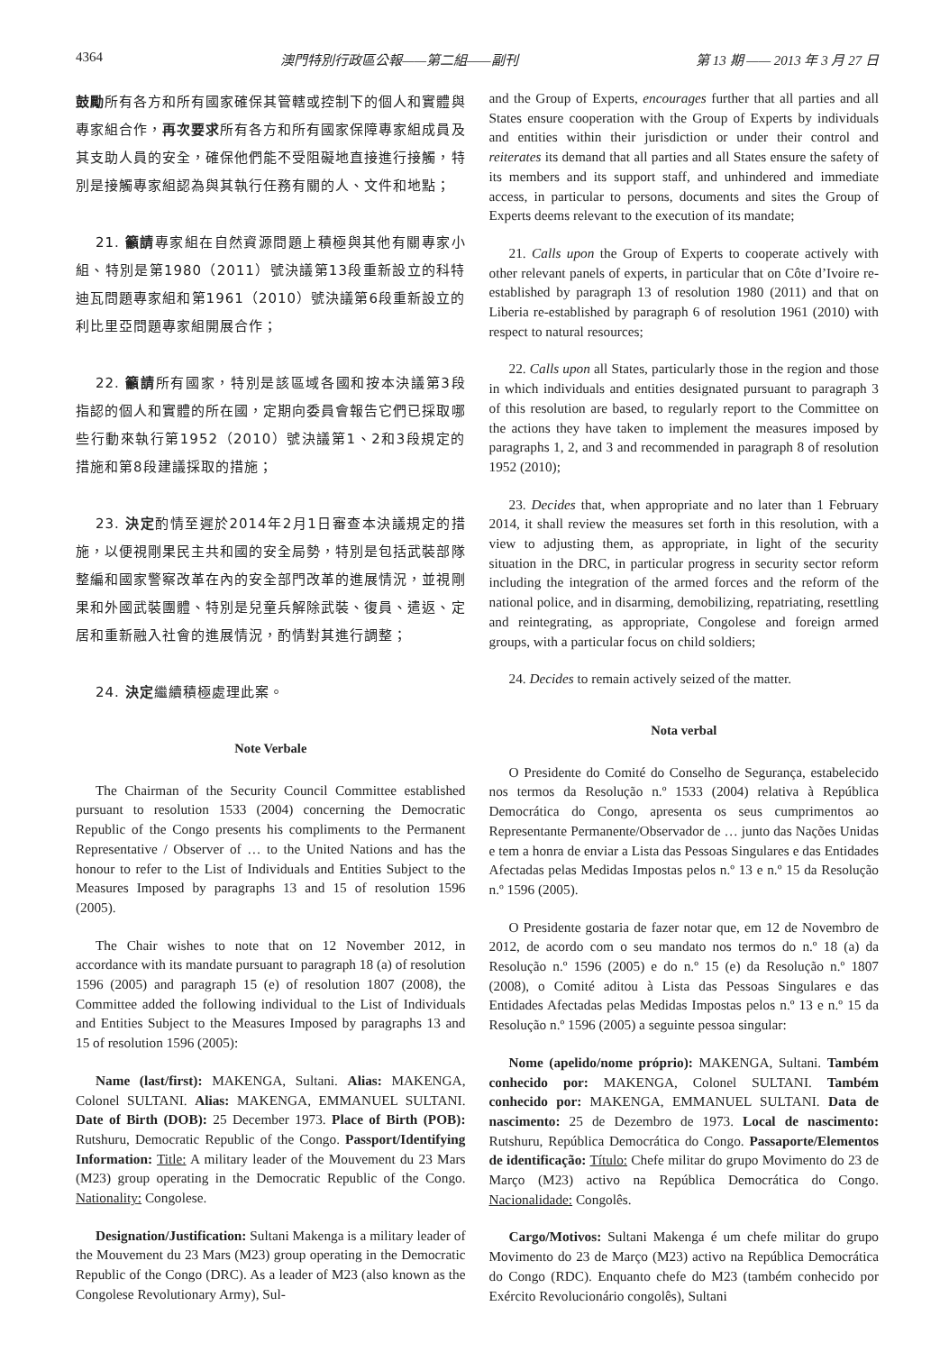4364 澳門特別行政區公報——第二組——副刊 第 13 期 —— 2013 年 3 月 27 日
鼓勵所有各方和所有國家確保其管轄或控制下的個人和實體與專家組合作，再次要求所有各方和所有國家保障專家組成員及其支助人員的安全，確保他們能不受阻礙地直接進行接觸，特別是接觸專家組認為與其執行任務有關的人、文件和地點；
21. 籲請專家組在自然資源問題上積極與其他有關專家小組、特別是第1980（2011）號決議第13段重新設立的科特迪瓦問題專家組和第1961（2010）號決議第6段重新設立的利比里亞問題專家組開展合作；
22. 籲請所有國家，特別是該區域各國和按本決議第3段指認的個人和實體的所在國，定期向委員會報告它們已採取哪些行動來執行第1952（2010）號決議第1、2和3段規定的措施和第8段建議採取的措施；
23. 決定酌情至遲於2014年2月1日審查本決議規定的措施，以便視剛果民主共和國的安全局勢，特別是包括武裝部隊整編和國家警察改革在內的安全部門改革的進展情況，並視剛果和外國武裝團體、特別是兒童兵解除武裝、復員、遣返、定居和重新融入社會的進展情況，酌情對其進行調整；
24. 決定繼續積極處理此案。
Note Verbale
The Chairman of the Security Council Committee established pursuant to resolution 1533 (2004) concerning the Democratic Republic of the Congo presents his compliments to the Permanent Representative / Observer of … to the United Nations and has the honour to refer to the List of Individuals and Entities Subject to the Measures Imposed by paragraphs 13 and 15 of resolution 1596 (2005).
The Chair wishes to note that on 12 November 2012, in accordance with its mandate pursuant to paragraph 18 (a) of resolution 1596 (2005) and paragraph 15 (e) of resolution 1807 (2008), the Committee added the following individual to the List of Individuals and Entities Subject to the Measures Imposed by paragraphs 13 and 15 of resolution 1596 (2005):
Name (last/first): MAKENGA, Sultani. Alias: MAKENGA, Colonel SULTANI. Alias: MAKENGA, EMMANUEL SULTANI. Date of Birth (DOB): 25 December 1973. Place of Birth (POB): Rutshuru, Democratic Republic of the Congo. Passport/Identifying Information: Title: A military leader of the Mouvement du 23 Mars (M23) group operating in the Democratic Republic of the Congo. Nationality: Congolese.
Designation/Justification: Sultani Makenga is a military leader of the Mouvement du 23 Mars (M23) group operating in the Democratic Republic of the Congo (DRC). As a leader of M23 (also known as the Congolese Revolutionary Army), Sul-
and the Group of Experts, encourages further that all parties and all States ensure cooperation with the Group of Experts by individuals and entities within their jurisdiction or under their control and reiterates its demand that all parties and all States ensure the safety of its members and its support staff, and unhindered and immediate access, in particular to persons, documents and sites the Group of Experts deems relevant to the execution of its mandate;
21. Calls upon the Group of Experts to cooperate actively with other relevant panels of experts, in particular that on Côte d’Ivoire re-established by paragraph 13 of resolution 1980 (2011) and that on Liberia re-established by paragraph 6 of resolution 1961 (2010) with respect to natural resources;
22. Calls upon all States, particularly those in the region and those in which individuals and entities designated pursuant to paragraph 3 of this resolution are based, to regularly report to the Committee on the actions they have taken to implement the measures imposed by paragraphs 1, 2, and 3 and recommended in paragraph 8 of resolution 1952 (2010);
23. Decides that, when appropriate and no later than 1 February 2014, it shall review the measures set forth in this resolution, with a view to adjusting them, as appropriate, in light of the security situation in the DRC, in particular progress in security sector reform including the integration of the armed forces and the reform of the national police, and in disarming, demobilizing, repatriating, resettling and reintegrating, as appropriate, Congolese and foreign armed groups, with a particular focus on child soldiers;
24. Decides to remain actively seized of the matter.
Nota verbal
O Presidente do Comité do Conselho de Segurança, estabelecido nos termos da Resolução n.º 1533 (2004) relativa à República Democrática do Congo, apresenta os seus cumprimentos ao Representante Permanente/Observador de … junto das Nações Unidas e tem a honra de enviar a Lista das Pessoas Singulares e das Entidades Afectadas pelas Medidas Impostas pelos n.º 13 e n.º 15 da Resolução n.º 1596 (2005).
O Presidente gostaria de fazer notar que, em 12 de Novembro de 2012, de acordo com o seu mandato nos termos do n.º 18 (a) da Resolução n.º 1596 (2005) e do n.º 15 (e) da Resolução n.º 1807 (2008), o Comité aditou à Lista das Pessoas Singulares e das Entidades Afectadas pelas Medidas Impostas pelos n.º 13 e n.º 15 da Resolução n.º 1596 (2005) a seguinte pessoa singular:
Nome (apelido/nome próprio): MAKENGA, Sultani. Também conhecido por: MAKENGA, Colonel SULTANI. Também conhecido por: MAKENGA, EMMANUEL SULTANI. Data de nascimento: 25 de Dezembro de 1973. Local de nascimento: Rutshuru, República Democrática do Congo. Passaporte/Elementos de identificação: Título: Chefe militar do grupo Movimento do 23 de Março (M23) activo na República Democrática do Congo. Nacionalidade: Congolês.
Cargo/Motivos: Sultani Makenga é um chefe militar do grupo Movimento do 23 de Março (M23) activo na República Democrática do Congo (RDC). Enquanto chefe do M23 (também conhecido por Exército Revolucionário congolês), Sultani